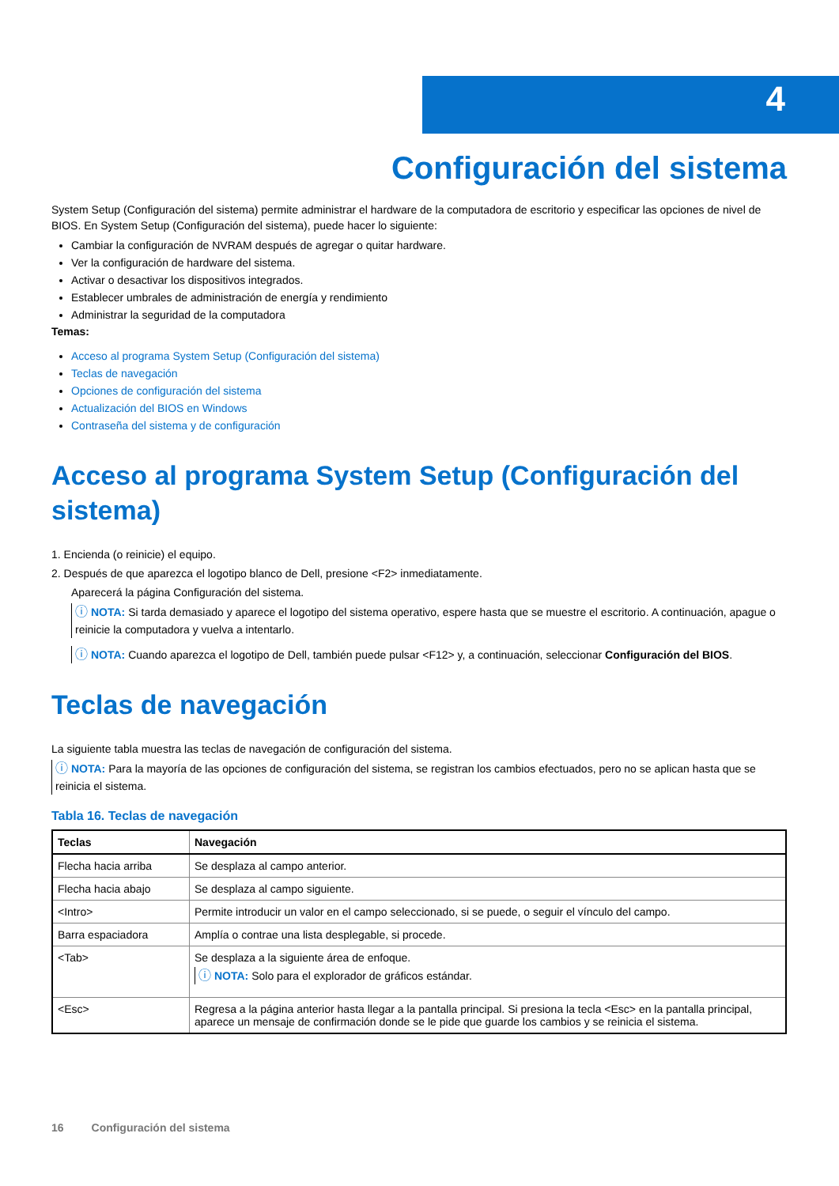4
Configuración del sistema
System Setup (Configuración del sistema) permite administrar el hardware de la computadora de escritorio y especificar las opciones de nivel de BIOS. En System Setup (Configuración del sistema), puede hacer lo siguiente:
Cambiar la configuración de NVRAM después de agregar o quitar hardware.
Ver la configuración de hardware del sistema.
Activar o desactivar los dispositivos integrados.
Establecer umbrales de administración de energía y rendimiento
Administrar la seguridad de la computadora
Temas:
Acceso al programa System Setup (Configuración del sistema)
Teclas de navegación
Opciones de configuración del sistema
Actualización del BIOS en Windows
Contraseña del sistema y de configuración
Acceso al programa System Setup (Configuración del sistema)
1. Encienda (o reinicie) el equipo.
2. Después de que aparezca el logotipo blanco de Dell, presione <F2> inmediatamente.
Aparecerá la página Configuración del sistema.
ⓘ NOTA: Si tarda demasiado y aparece el logotipo del sistema operativo, espere hasta que se muestre el escritorio. A continuación, apague o reinicie la computadora y vuelva a intentarlo.
ⓘ NOTA: Cuando aparezca el logotipo de Dell, también puede pulsar <F12> y, a continuación, seleccionar Configuración del BIOS.
Teclas de navegación
La siguiente tabla muestra las teclas de navegación de configuración del sistema.
ⓘ NOTA: Para la mayoría de las opciones de configuración del sistema, se registran los cambios efectuados, pero no se aplican hasta que se reinicia el sistema.
Tabla 16. Teclas de navegación
| Teclas | Navegación |
| --- | --- |
| Flecha hacia arriba | Se desplaza al campo anterior. |
| Flecha hacia abajo | Se desplaza al campo siguiente. |
| <Intro> | Permite introducir un valor en el campo seleccionado, si se puede, o seguir el vínculo del campo. |
| Barra espaciadora | Amplía o contrae una lista desplegable, si procede. |
| <Tab> | Se desplaza a la siguiente área de enfoque. ⓘ NOTA: Solo para el explorador de gráficos estándar. |
| <Esc> | Regresa a la página anterior hasta llegar a la pantalla principal. Si presiona la tecla <Esc> en la pantalla principal, aparece un mensaje de confirmación donde se le pide que guarde los cambios y se reinicia el sistema. |
16 Configuración del sistema